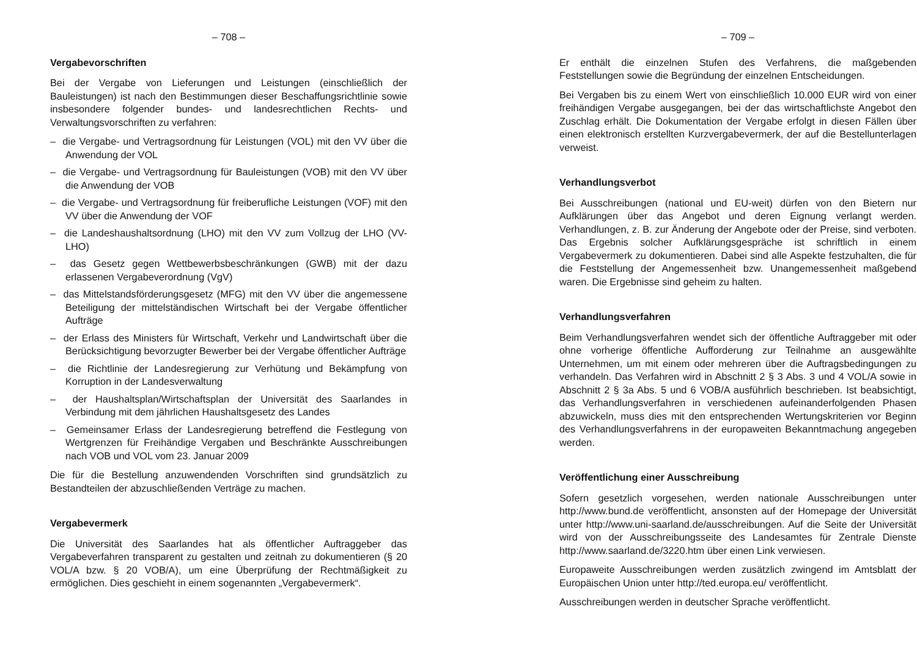– 708 –
Vergabevorschriften
Bei der Vergabe von Lieferungen und Leistungen (einschließlich der Bauleistungen) ist nach den Bestimmungen dieser Beschaffungsrichtlinie sowie insbesondere folgender bundes- und landesrechtlichen Rechts- und Verwaltungsvorschriften zu verfahren:
– die Vergabe- und Vertragsordnung für Leistungen (VOL) mit den VV über die Anwendung der VOL
– die Vergabe- und Vertragsordnung für Bauleistungen (VOB) mit den VV über die Anwendung der VOB
– die Vergabe- und Vertragsordnung für freiberufliche Leistungen (VOF) mit den VV über die Anwendung der VOF
– die Landeshaushaltsordnung (LHO) mit den VV zum Vollzug der LHO (VV-LHO)
– das Gesetz gegen Wettbewerbsbeschränkungen (GWB) mit der dazu erlassenen Vergabeverordnung (VgV)
– das Mittelstandsförderungsgesetz (MFG) mit den VV über die angemessene Beteiligung der mittelständischen Wirtschaft bei der Vergabe öffentlicher Aufträge
– der Erlass des Ministers für Wirtschaft, Verkehr und Landwirtschaft über die Berücksichtigung bevorzugter Bewerber bei der Vergabe öffentlicher Aufträge
– die Richtlinie der Landesregierung zur Verhütung und Bekämpfung von Korruption in der Landesverwaltung
– der Haushaltsplan/Wirtschaftsplan der Universität des Saarlandes in Verbindung mit dem jährlichen Haushaltsgesetz des Landes
– Gemeinsamer Erlass der Landesregierung betreffend die Festlegung von Wertgrenzen für Freihändige Vergaben und Beschränkte Ausschreibungen nach VOB und VOL vom 23. Januar 2009
Die für die Bestellung anzuwendenden Vorschriften sind grundsätzlich zu Bestandteilen der abzuschließenden Verträge zu machen.
Vergabevermerk
Die Universität des Saarlandes hat als öffentlicher Auftraggeber das Vergabeverfahren transparent zu gestalten und zeitnah zu dokumentieren (§ 20 VOL/A bzw. § 20 VOB/A), um eine Überprüfung der Rechtmäßigkeit zu ermöglichen. Dies geschieht in einem sogenannten „Vergabevermerk“.
– 709 –
Er enthält die einzelnen Stufen des Verfahrens, die maßgebenden Feststellungen sowie die Begründung der einzelnen Entscheidungen.
Bei Vergaben bis zu einem Wert von einschließlich 10.000 EUR wird von einer freihändigen Vergabe ausgegangen, bei der das wirtschaftlichste Angebot den Zuschlag erhält. Die Dokumentation der Vergabe erfolgt in diesen Fällen über einen elektronisch erstellten Kurzvergabevermerk, der auf die Bestellunterlagen verweist.
Verhandlungsverbot
Bei Ausschreibungen (national und EU-weit) dürfen von den Bietern nur Aufklärungen über das Angebot und deren Eignung verlangt werden. Verhandlungen, z. B. zur Änderung der Angebote oder der Preise, sind verboten. Das Ergebnis solcher Aufklärungsgespräche ist schriftlich in einem Vergabevermerk zu dokumentieren. Dabei sind alle Aspekte festzuhalten, die für die Feststellung der Angemessenheit bzw. Unangemessenheit maßgebend waren. Die Ergebnisse sind geheim zu halten.
Verhandlungsverfahren
Beim Verhandlungsverfahren wendet sich der öffentliche Auftraggeber mit oder ohne vorherige öffentliche Aufforderung zur Teilnahme an ausgewählte Unternehmen, um mit einem oder mehreren über die Auftragsbedingungen zu verhandeln. Das Verfahren wird in Abschnitt 2 § 3 Abs. 3 und 4 VOL/A sowie in Abschnitt 2 § 3a Abs. 5 und 6 VOB/A ausführlich beschrieben. Ist beabsichtigt, das Verhandlungsverfahren in verschiedenen aufeinanderfolgenden Phasen abzuwickeln, muss dies mit den entsprechenden Wertungskriterien vor Beginn des Verhandlungsverfahrens in der europaweiten Bekanntmachung angegeben werden.
Veröffentlichung einer Ausschreibung
Sofern gesetzlich vorgesehen, werden nationale Ausschreibungen unter http://www.bund.de veröffentlicht, ansonsten auf der Homepage der Universität unter http://www.uni-saarland.de/ausschreibungen. Auf die Seite der Universität wird von der Ausschreibungsseite des Landesamtes für Zentrale Dienste http://www.saarland.de/3220.htm über einen Link verwiesen.
Europaweite Ausschreibungen werden zusätzlich zwingend im Amtsblatt der Europäischen Union unter http://ted.europa.eu/ veröffentlicht.
Ausschreibungen werden in deutscher Sprache veröffentlicht.